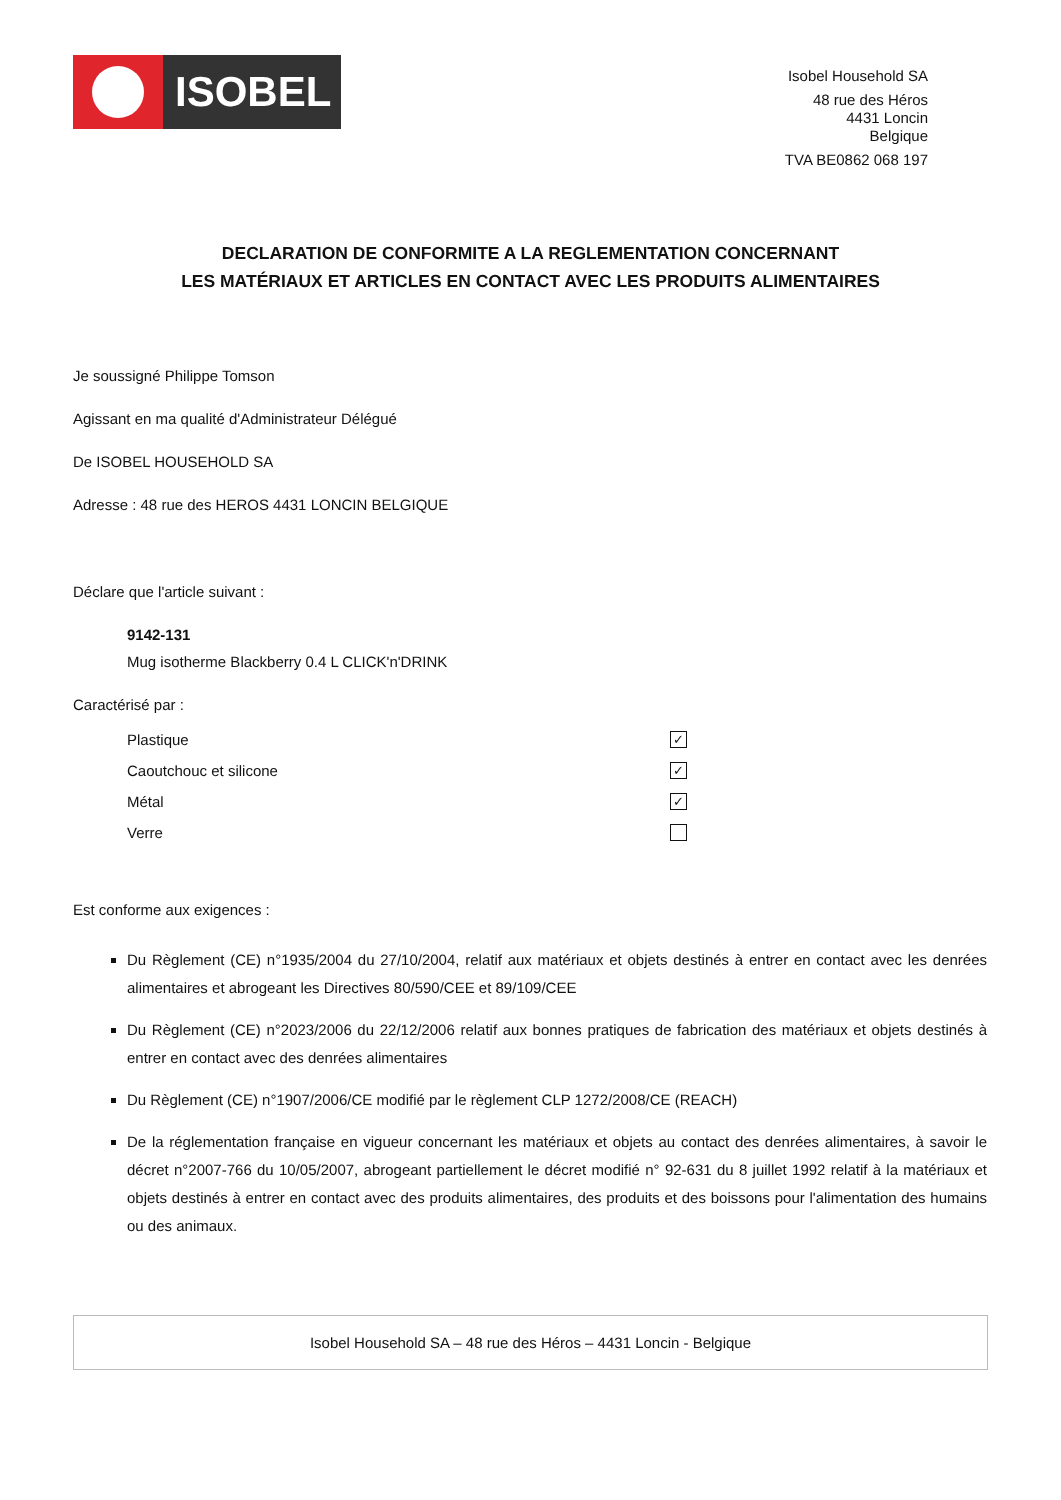ISOBEL
Isobel Household SA
48 rue des Héros
4431 Loncin
Belgique
TVA BE0862 068 197
DECLARATION DE CONFORMITE A LA REGLEMENTATION CONCERNANT
LES MATÉRIAUX ET ARTICLES EN CONTACT AVEC LES PRODUITS ALIMENTAIRES
Je soussigné Philippe Tomson
Agissant en ma qualité d'Administrateur Délégué
De ISOBEL HOUSEHOLD SA
Adresse : 48 rue des HEROS 4431 LONCIN BELGIQUE
Déclare que l'article suivant :
9142-131
Mug isotherme Blackberry 0.4 L CLICK'n'DRINK
Caractérisé par :
Plastique ✓
Caoutchouc et silicone ✓
Métal ✓
Verre
Est conforme aux exigences :
Du Règlement (CE) n°1935/2004 du 27/10/2004, relatif aux matériaux et objets destinés à entrer en contact avec les denrées alimentaires et abrogeant les Directives 80/590/CEE et 89/109/CEE
Du Règlement (CE) n°2023/2006 du 22/12/2006 relatif aux bonnes pratiques de fabrication des matériaux et objets destinés à entrer en contact avec des denrées alimentaires
Du Règlement (CE) n°1907/2006/CE modifié par le règlement CLP 1272/2008/CE (REACH)
De la réglementation française en vigueur concernant les matériaux et objets au contact des denrées alimentaires, à savoir le décret n°2007-766 du 10/05/2007, abrogeant partiellement le décret modifié n° 92-631 du 8 juillet 1992 relatif à la matériaux et objets destinés à entrer en contact avec des produits alimentaires, des produits et des boissons pour l'alimentation des humains ou des animaux.
Isobel Household SA – 48 rue des Héros – 4431 Loncin - Belgique